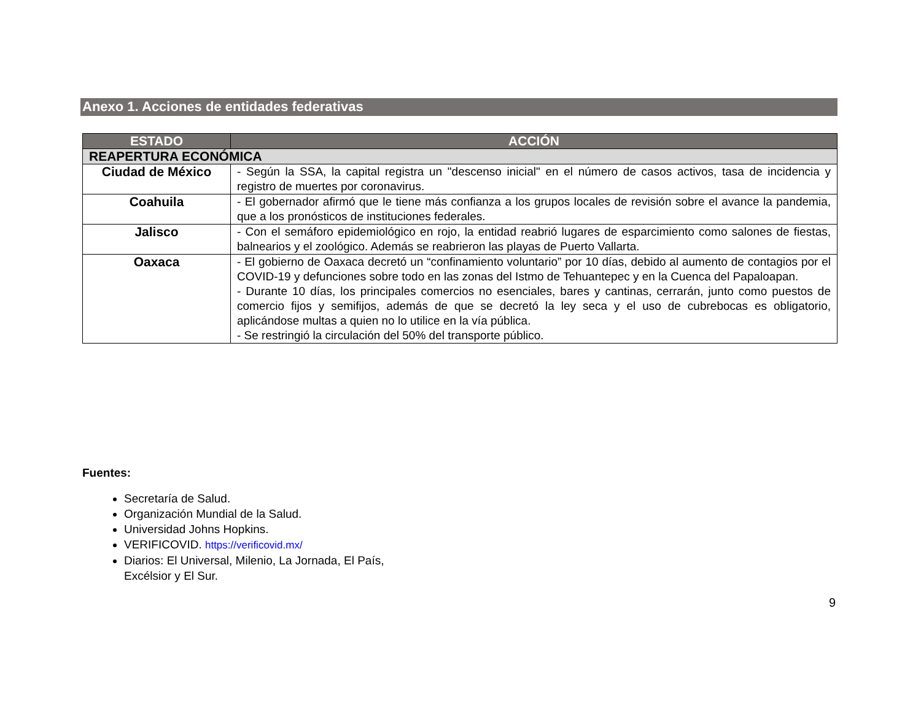Anexo 1. Acciones de entidades federativas
| ESTADO | ACCIÓN |
| --- | --- |
| REAPERTURA ECONÓMICA | |
| Ciudad de México | - Según la SSA, la capital registra un "descenso inicial" en el número de casos activos, tasa de incidencia y registro de muertes por coronavirus. |
| Coahuila | - El gobernador afirmó que le tiene más confianza a los grupos locales de revisión sobre el avance la pandemia, que a los pronósticos de instituciones federales. |
| Jalisco | - Con el semáforo epidemiológico en rojo, la entidad reabrió lugares de esparcimiento como salones de fiestas, balnearios y el zoológico. Además se reabrieron las playas de Puerto Vallarta. |
| Oaxaca | - El gobierno de Oaxaca decretó un “confinamiento voluntario” por 10 días, debido al aumento de contagios por el COVID-19 y defunciones sobre todo en las zonas del Istmo de Tehuantepec y en la Cuenca del Papaloapan. - Durante 10 días, los principales comercios no esenciales, bares y cantinas, cerrarán, junto como puestos de comercio fijos y semifijos, además de que se decretó la ley seca y el uso de cubrebocas es obligatorio, aplicándose multas a quien no lo utilice en la vía pública. - Se restringió la circulación del 50% del transporte público. |
Fuentes:
Secretaría de Salud.
Organización Mundial de la Salud.
Universidad Johns Hopkins.
VERIFICOVID. https://verificovid.mx/
Diarios: El Universal, Milenio, La Jornada, El País, Excélsior y El Sur.
9